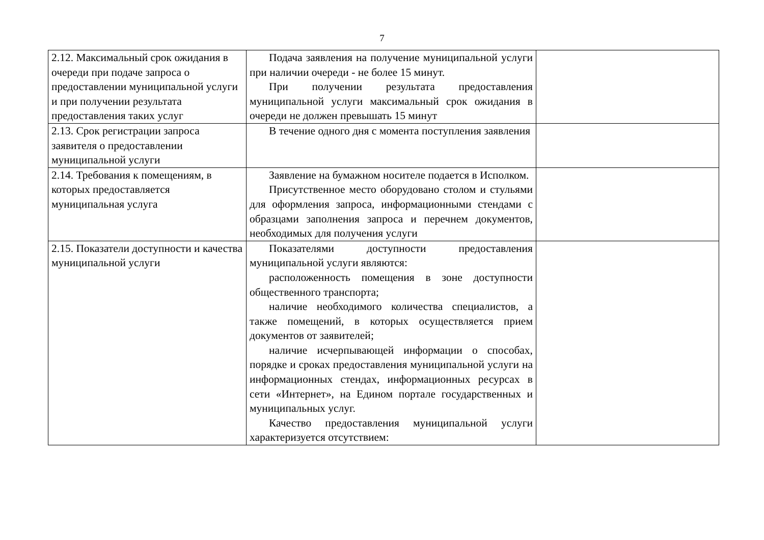7
| 2.12. Максимальный срок ожидания в очереди при подаче запроса о предоставлении муниципальной услуги и при получении результата предоставления таких услуг | Подача заявления на получение муниципальной услуги при наличии очереди - не более 15 минут. При получении результата предоставления муниципальной услуги максимальный срок ожидания в очереди не должен превышать 15 минут | |
| 2.13. Срок регистрации запроса заявителя о предоставлении муниципальной услуги | В течение одного дня с момента поступления заявления | |
| 2.14. Требования к помещениям, в которых предоставляется муниципальная услуга | Заявление на бумажном носителе подается в Исполком. Присутственное место оборудовано столом и стульями для оформления запроса, информационными стендами с образцами заполнения запроса и перечнем документов, необходимых для получения услуги | |
| 2.15. Показатели доступности и качества муниципальной услуги | Показателями доступности предоставления муниципальной услуги являются: расположенность помещения в зоне доступности общественного транспорта; наличие необходимого количества специалистов, а также помещений, в которых осуществляется прием документов от заявителей; наличие исчерпывающей информации о способах, порядке и сроках предоставления муниципальной услуги на информационных стендах, информационных ресурсах в сети «Интернет», на Едином портале государственных и муниципальных услуг. Качество предоставления муниципальной услуги характеризуется отсутствием: | |